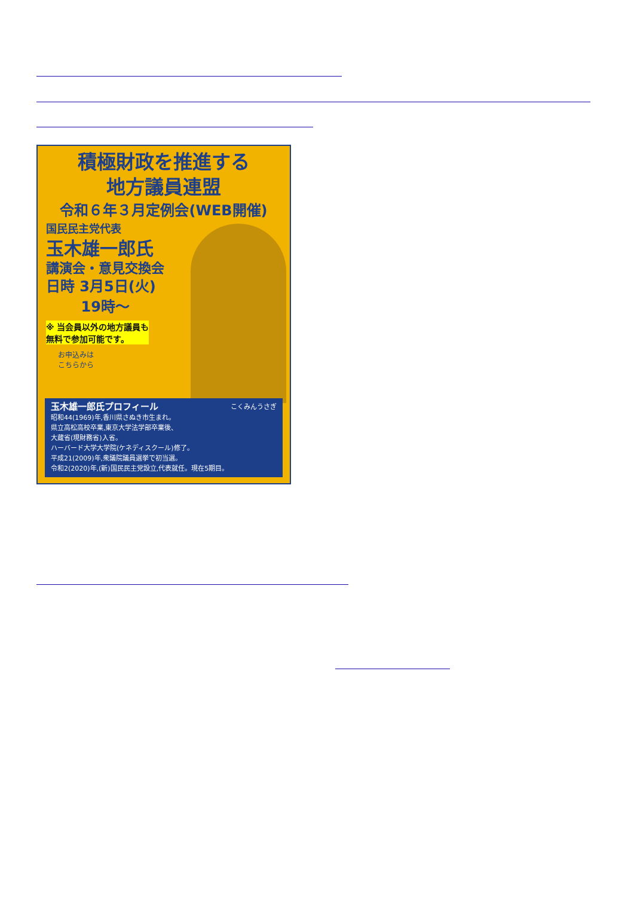積極財政を推進する
地方議員連盟
令和６年３月定例会(WEB開催)
国民民主党代表
玉木雄一郎氏
講演会・意見交換会
日時 3月5日(火)
19時〜
※ 当会員以外の地方議員も
無料で参加可能です。
お申込みは
こちらから
玉木雄一郎氏プロフィール こくみんうさぎ
昭和44(1969)年,香川県さぬき市生まれ。
県立高松高校卒業,東京大学法学部卒業後、
大蔵省(現財務省)入省。
ハーバード大学大学院(ケネディスクール)修了。
平成21(2009)年,衆議院議員選挙で初当選。
令和2(2020)年,(新)国民民主党設立,代表就任。現在5期目。